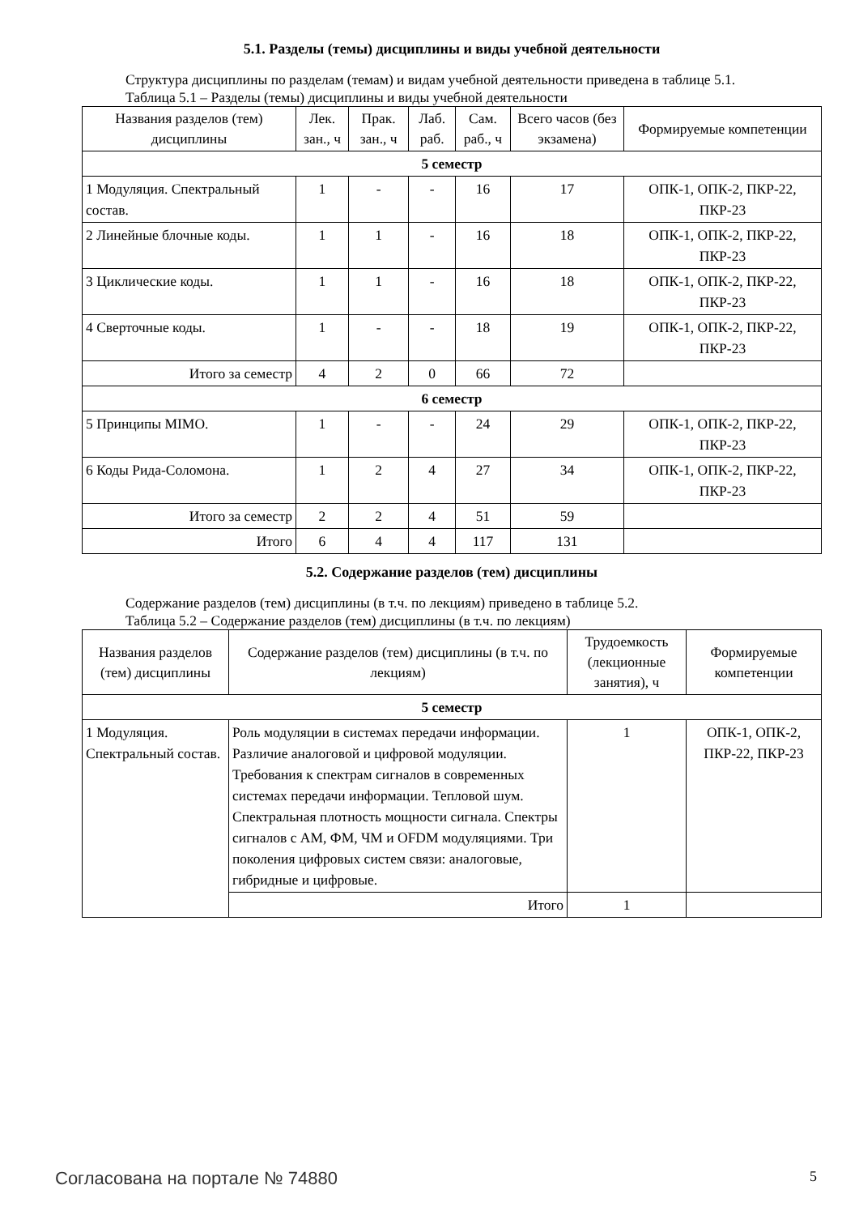5.1. Разделы (темы) дисциплины и виды учебной деятельности
Структура дисциплины по разделам (темам) и видам учебной деятельности приведена в таблице 5.1.
Таблица 5.1 – Разделы (темы) дисциплины и виды учебной деятельности
| Названия разделов (тем) дисциплины | Лек. зан., ч | Прак. зан., ч | Лаб. раб. | Сам. раб., ч | Всего часов (без экзамена) | Формируемые компетенции |
| --- | --- | --- | --- | --- | --- | --- |
| 5 семестр | | | | | | |
| 1 Модуляция. Спектральный состав. | 1 | - | - | 16 | 17 | ОПК-1, ОПК-2, ПКР-22, ПКР-23 |
| 2 Линейные блочные коды. | 1 | 1 | - | 16 | 18 | ОПК-1, ОПК-2, ПКР-22, ПКР-23 |
| 3 Циклические коды. | 1 | 1 | - | 16 | 18 | ОПК-1, ОПК-2, ПКР-22, ПКР-23 |
| 4 Сверточные коды. | 1 | - | - | 18 | 19 | ОПК-1, ОПК-2, ПКР-22, ПКР-23 |
| Итого за семестр | 4 | 2 | 0 | 66 | 72 | |
| 6 семестр | | | | | | |
| 5 Принципы MIMO. | 1 | - | - | 24 | 29 | ОПК-1, ОПК-2, ПКР-22, ПКР-23 |
| 6 Коды Рида-Соломона. | 1 | 2 | 4 | 27 | 34 | ОПК-1, ОПК-2, ПКР-22, ПКР-23 |
| Итого за семестр | 2 | 2 | 4 | 51 | 59 | |
| Итого | 6 | 4 | 4 | 117 | 131 | |
5.2. Содержание разделов (тем) дисциплины
Содержание разделов (тем) дисциплины (в т.ч. по лекциям) приведено в таблице 5.2.
Таблица 5.2 – Содержание разделов (тем) дисциплины (в т.ч. по лекциям)
| Названия разделов (тем) дисциплины | Содержание разделов (тем) дисциплины (в т.ч. по лекциям) | Трудоемкость (лекционные занятия), ч | Формируемые компетенции |
| --- | --- | --- | --- |
| 5 семестр | | | |
| 1 Модуляция. Спектральный состав. | Роль модуляции в системах передачи информации. Различие аналоговой и цифровой модуляции. Требования к спектрам сигналов в современных системах передачи информации. Тепловой шум. Спектральная плотность мощности сигнала. Спектры сигналов с АМ, ФМ, ЧМ и OFDM модуляциями. Три поколения цифровых систем связи: аналоговые, гибридные и цифровые. | 1 | ОПК-1, ОПК-2, ПКР-22, ПКР-23 |
| | Итого | 1 | |
Согласована на портале № 74880 5